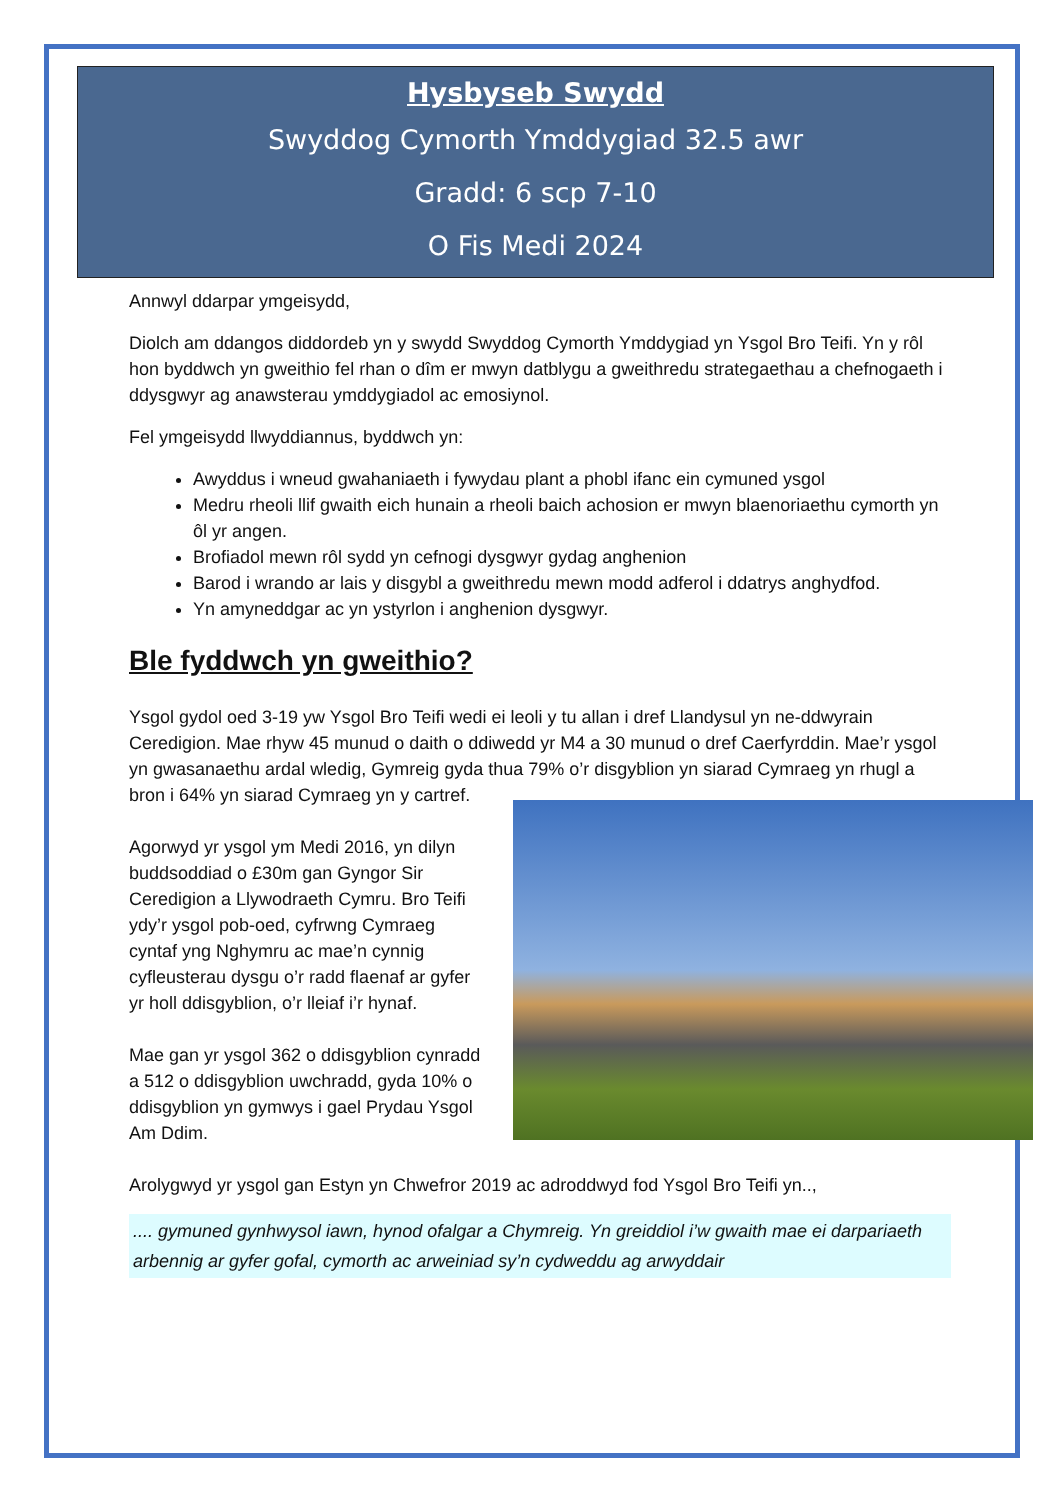Hysbyseb Swydd
Swyddog Cymorth Ymddygiad 32.5 awr
Gradd: 6 scp 7-10
O Fis Medi 2024
Annwyl ddarpar ymgeisydd,
Diolch am ddangos diddordeb yn y swydd Swyddog Cymorth Ymddygiad yn Ysgol Bro Teifi. Yn y rôl hon byddwch yn gweithio fel rhan o dîm er mwyn datblygu a gweithredu strategaethau a chefnogaeth i ddysgwyr ag anawsterau ymddygiadol ac emosiynol.
Fel ymgeisydd llwyddiannus, byddwch yn:
Awyddus i wneud gwahaniaeth i fywydau plant a phobl ifanc ein cymuned ysgol
Medru rheoli llif gwaith eich hunain a rheoli baich achosion er mwyn blaenoriaethu cymorth yn ôl yr angen.
Brofiadol mewn rôl sydd yn cefnogi dysgwyr gydag anghenion
Barod i wrando ar lais y disgybl a gweithredu mewn modd adferol i ddatrys anghydfod.
Yn amyneddgar ac yn ystyrlon i anghenion dysgwyr.
Ble fyddwch yn gweithio?
Ysgol gydol oed 3-19 yw Ysgol Bro Teifi wedi ei leoli y tu allan i dref Llandysul yn ne-ddwyrain Ceredigion. Mae rhyw 45 munud o daith o ddiwedd yr M4 a 30 munud o dref Caerfyrddin. Mae’r ysgol yn gwasanaethu ardal wledig, Gymreig gyda thua 79% o’r disgyblion yn siarad Cymraeg yn rhugl a bron i 64% yn siarad Cymraeg yn y cartref.
Agorwyd yr ysgol ym Medi 2016, yn dilyn buddsoddiad o £30m gan Gyngor Sir Ceredigion a Llywodraeth Cymru. Bro Teifi ydy’r ysgol pob-oed, cyfrwng Cymraeg cyntaf yng Nghymru ac mae’n cynnig cyfleusterau dysgu o’r radd flaenaf ar gyfer yr holl ddisgyblion, o’r lleiaf i’r hynaf.
Mae gan yr ysgol 362 o ddisgyblion cynradd a 512 o ddisgyblion uwchradd, gyda 10% o ddisgyblion yn gymwys i gael Prydau Ysgol Am Ddim.
Arolygwyd yr ysgol gan Estyn yn Chwefror 2019 ac adroddwyd fod Ysgol Bro Teifi yn..,
.... gymuned gynhwysol iawn, hynod ofalgar a Chymreig. Yn greiddiol i’w gwaith mae ei darpariaeth arbennig ar gyfer gofal, cymorth ac arweiniad sy’n cydweddu ag arwyddair